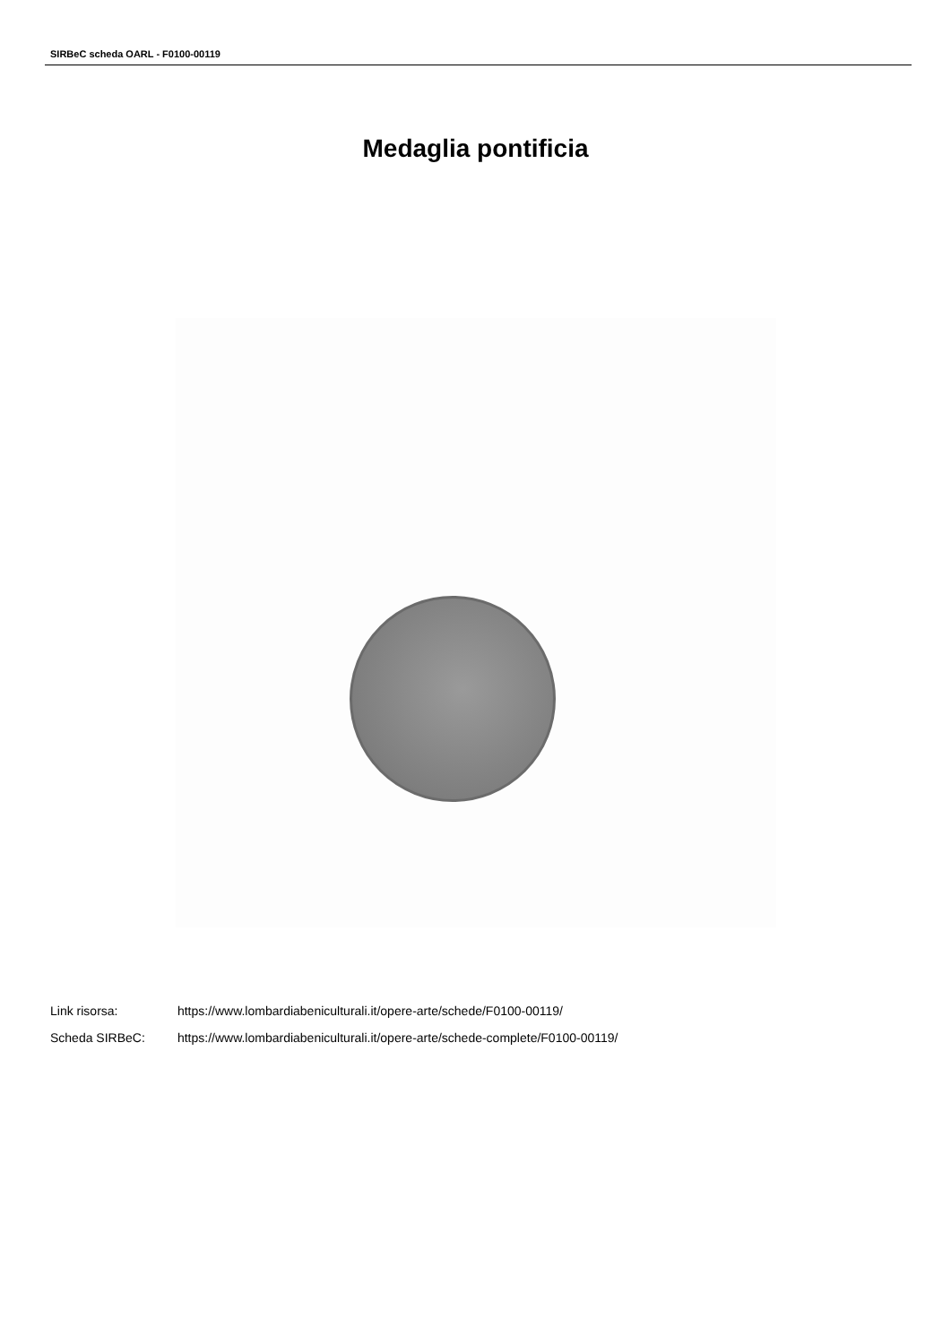SIRBeC scheda OARL - F0100-00119
Medaglia pontificia
Link risorsa: https://www.lombardiabeniculturali.it/opere-arte/schede/F0100-00119/
Scheda SIRBeC: https://www.lombardiabeniculturali.it/opere-arte/schede-complete/F0100-00119/